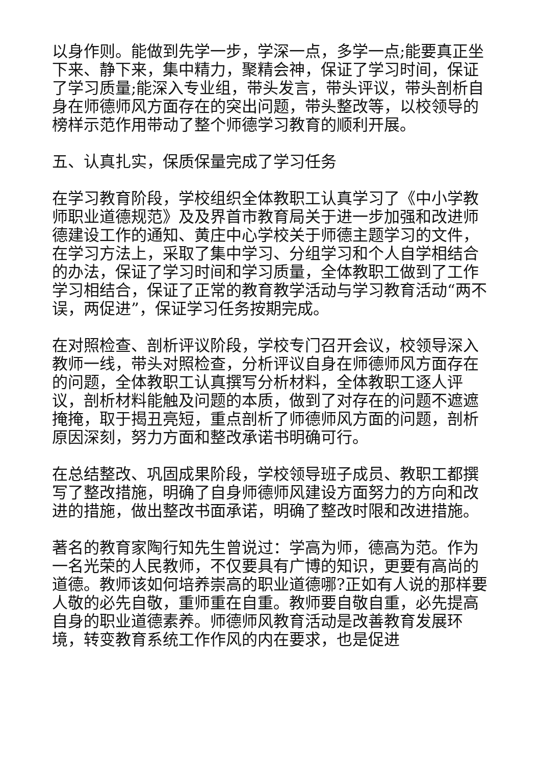以身作则。能做到先学一步，学深一点，多学一点;能要真正坐下来、静下来，集中精力，聚精会神，保证了学习时间，保证了学习质量;能深入专业组，带头发言，带头评议，带头剖析自身在师德师风方面存在的突出问题，带头整改等，以校领导的榜样示范作用带动了整个师德学习教育的顺利开展。
五、认真扎实，保质保量完成了学习任务
在学习教育阶段，学校组织全体教职工认真学习了《中小学教师职业道德规范》及及界首市教育局关于进一步加强和改进师德建设工作的通知、黄庄中心学校关于师德主题学习的文件，在学习方法上，采取了集中学习、分组学习和个人自学相结合的办法，保证了学习时间和学习质量，全体教职工做到了工作学习相结合，保证了正常的教育教学活动与学习教育活动“两不误，两促进”，保证学习任务按期完成。
在对照检查、剖析评议阶段，学校专门召开会议，校领导深入教师一线，带头对照检查，分析评议自身在师德师风方面存在的问题，全体教职工认真撰写分析材料，全体教职工逐人评议，剖析材料能触及问题的本质，做到了对存在的问题不遮遮掩掩，取于揭丑亮短，重点剖析了师德师风方面的问题，剖析原因深刻，努力方面和整改承诺书明确可行。
在总结整改、巩固成果阶段，学校领导班子成员、教职工都撰写了整改措施，明确了自身师德师风建设方面努力的方向和改进的措施，做出整改书面承诺，明确了整改时限和改进措施。
著名的教育家陶行知先生曾说过：学高为师，德高为范。作为一名光荣的人民教师，不仅要具有广博的知识，更要有高尚的道德。教师该如何培养崇高的职业道德哪?正如有人说的那样要人敬的必先自敬，重师重在自重。教师要自敬自重，必先提高自身的职业道德素养。师德师风教育活动是改善教育发展环境，转变教育系统工作作风的内在要求，也是促进